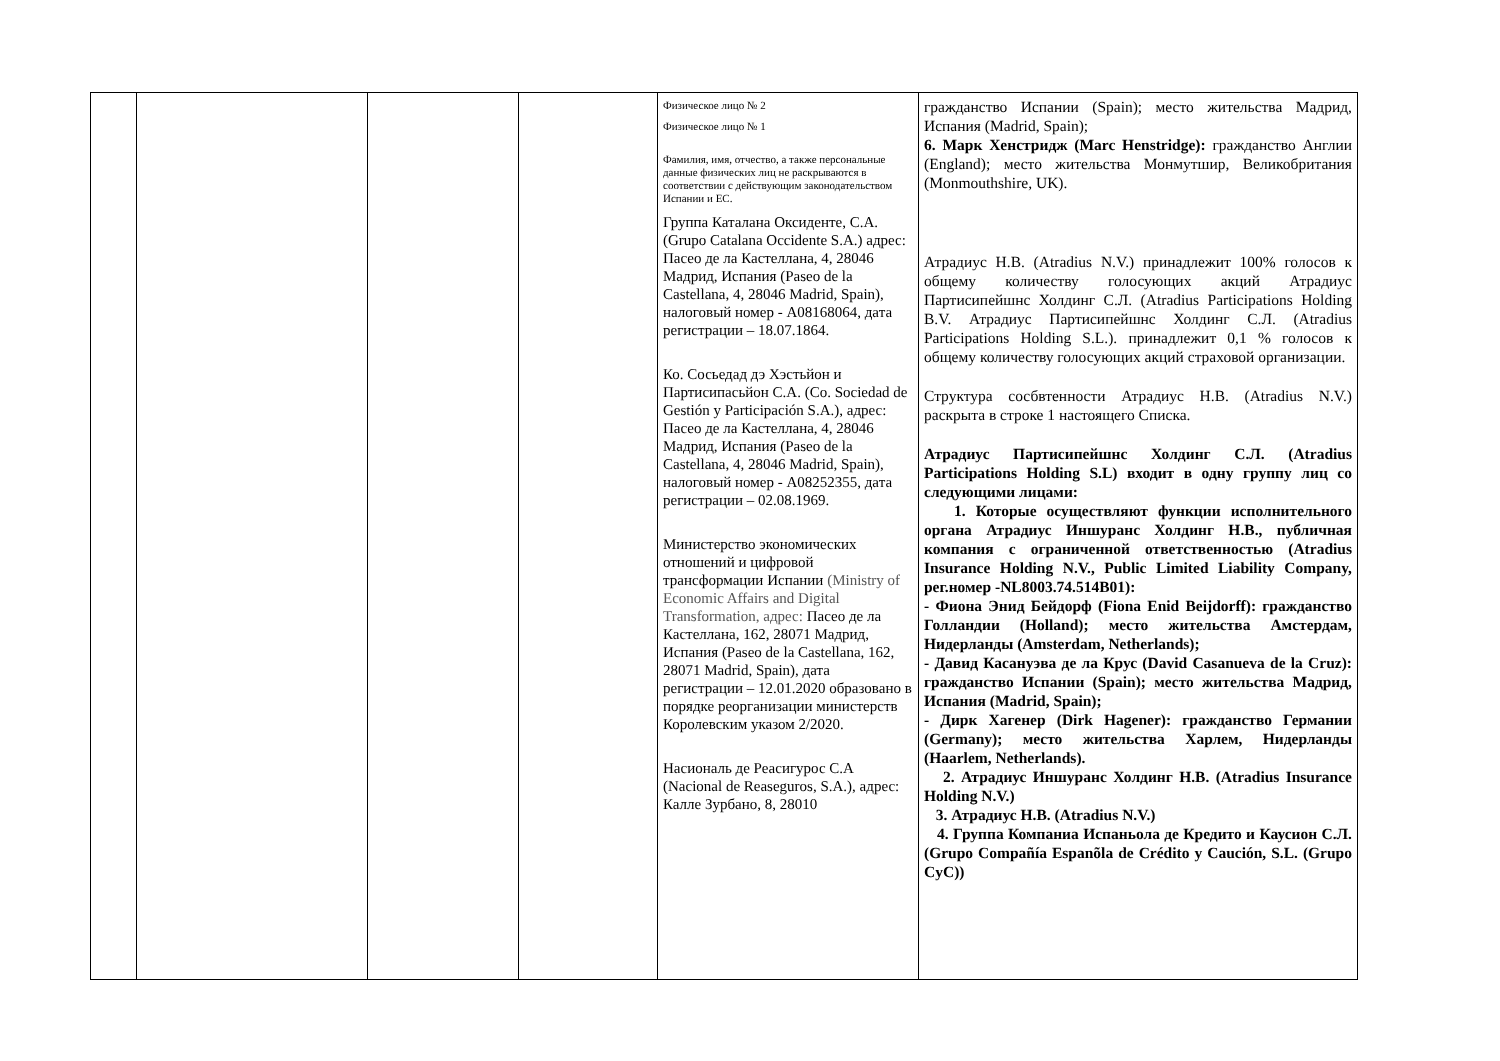| | | | | Физическое лицо № 2 Физическое лицо № 1 Фамилия, имя, отчество, а также персональные данные физических лиц не раскрываются в соответствии с действующим законодательством Испании и ЕС. Группа Каталана Оксиденте, С.А. (Grupo Catalana Occidente S.A.) адрес: Пасео де ла Кастеллана, 4, 28046 Мадрид, Испания (Paseo de la Castellana, 4, 28046 Madrid, Spain), налоговый номер - А08168064, дата регистрации – 18.07.1864. Ко. Сосьедад дэ Хэстьйон и Партисипасьйон С.А. (Co. Sociedad de Gestión y Participación S.A.), адрес: Пасео де ла Кастеллана, 4, 28046 Мадрид, Испания (Paseo de la Castellana, 4, 28046 Madrid, Spain), налоговый номер - А08252355, дата регистрации – 02.08.1969. Министерство экономических отношений и цифровой трансформации Испании (Ministry of Economic Affairs and Digital Transformation, адрес: Пасео де ла Кастеллана, 162, 28071 Мадрид, Испания (Paseo de la Castellana, 162, 28071 Madrid, Spain), дата регистрации – 12.01.2020 образовано в порядке реорганизации министерств Королевским указом 2/2020. Насиональ де Реасигурос С.А (Nacional de Reaseguros, S.A.), адрес: Калле Зурбано, 8, 28010 | гражданство Испании (Spain); место жительства Мадрид, Испания (Madrid, Spain); 6. Марк Хенстридж (Marc Henstridge): гражданство Англии (England); место жительства Монмутшир, Великобритания (Monmouthshire, UK). Атрадиус Н.В. (Atradius N.V.) принадлежит 100% голосов к общему количеству голосующих акций Атрадиус Партисипейшнс Холдинг С.Л. (Atradius Participations Holding B.V. Атрадиус Партисипейшнс Холдинг С.Л. (Atradius Participations Holding S.L.). принадлежит 0,1 % голосов к общему количеству голосующих акций страховой организации. Структура сосбвтенности Атрадиус Н.В. (Atradius N.V.) раскрыта в строке 1 настоящего Списка. Атрадиус Партисипейшнс Холдинг С.Л. (Atradius Participations Holding S.L) входит в одну группу лиц со следующими лицами: 1. Которые осуществляют функции исполнительного органа Атрадиус Иншуранс Холдинг Н.В., публичная компания с ограниченной ответственностью (Atradius Insurance Holding N.V., Public Limited Liability Company, рег.номер -NL8003.74.514B01): - Фиона Энид Бейдорф (Fiona Enid Beijdorff): гражданство Голландии (Holland); место жительства Амстердам, Нидерланды (Amsterdam, Netherlands); - Давид Касануэва де ла Крус (David Casanueva de la Cruz): гражданство Испании (Spain); место жительства Мадрид, Испания (Madrid, Spain); - Дирк Хагенер (Dirk Hagener): гражданство Германии (Germany); место жительства Харлем, Нидерланды (Haarlem, Netherlands). 2. Атрадиус Иншуранс Холдинг Н.В. (Atradius Insurance Holding N.V.) 3. Атрадиус Н.В. (Atradius N.V.) 4. Группа Компаниа Испаньола де Кредито и Каусион С.Л. (Grupo Compañía Espanõla de Crédito y Caución, S.L. (Grupo CyC)) |